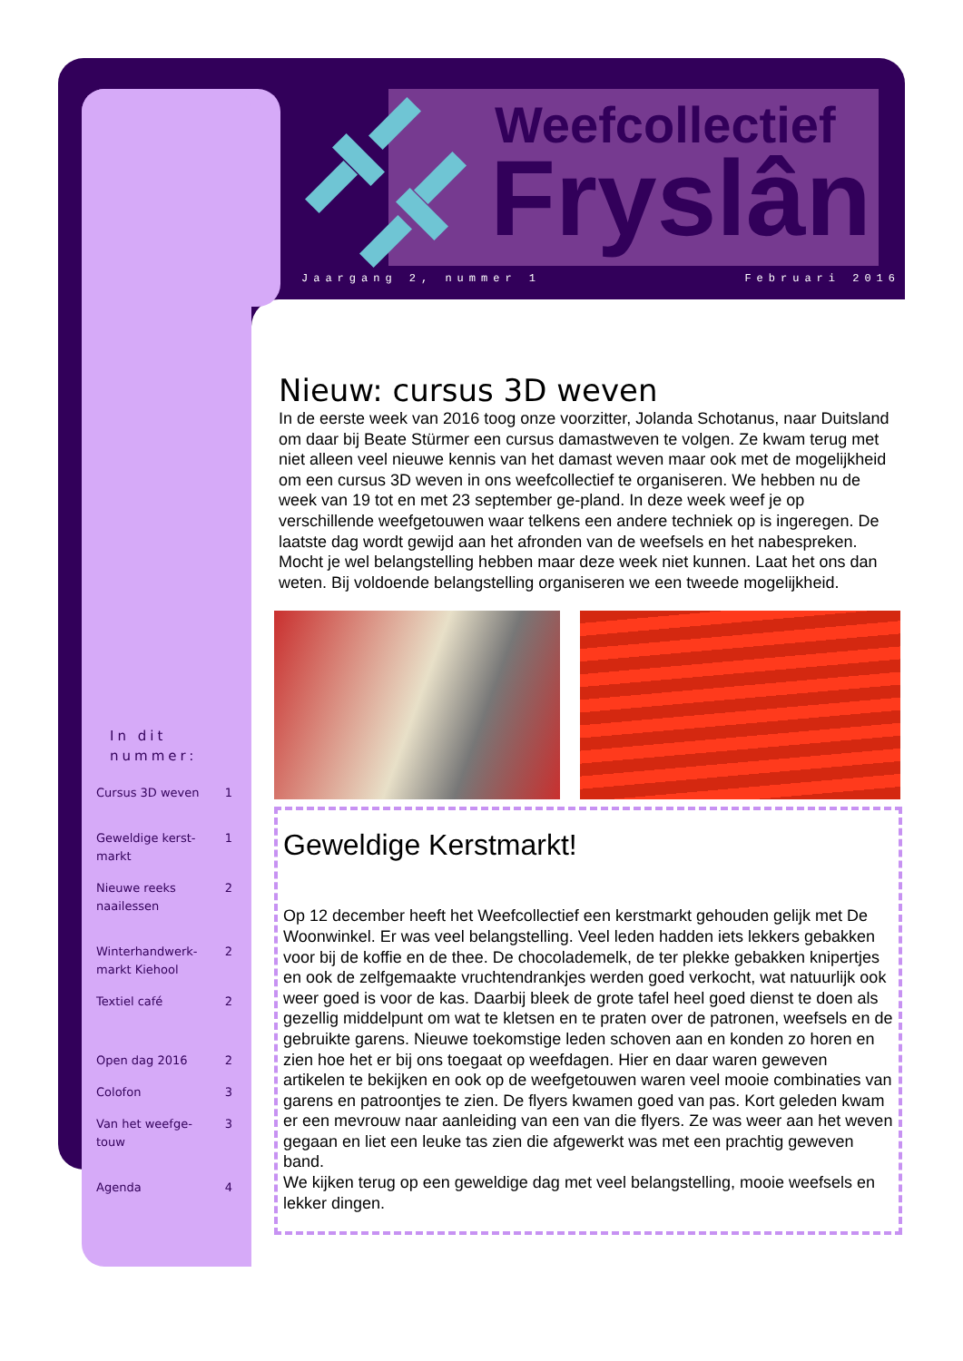Weefcollectief
Fryslân
Jaargang 2, nummer 1 Februari 2016
In dit nummer:
Cursus 3D weven 1
Geweldige kerst-
markt 1
Nieuwe reeks
naailessen 2
Winterhandwerk-
markt Kiehool 2
Textiel café 2
Open dag 2016 2
Colofon 3
Van het weefge-
touw 3
Agenda 4
Nieuw: cursus 3D weven
In de eerste week van 2016 toog onze voorzitter, Jolanda Schotanus, naar Duitsland om daar bij Beate Stürmer een cursus damastweven te volgen. Ze kwam terug met niet alleen veel nieuwe kennis van het damast weven maar ook met de mogelijkheid om een cursus 3D weven in ons weefcollectief te organiseren. We hebben nu de week van 19 tot en met 23 september ge-pland. In deze week weef je op verschillende weefgetouwen waar telkens een andere techniek op is ingeregen. De laatste dag wordt gewijd aan het afronden van de weefsels en het nabespreken. Mocht je wel belangstelling hebben maar deze week niet kunnen. Laat het ons dan weten. Bij voldoende belangstelling organiseren we een tweede mogelijkheid.
Geweldige Kerstmarkt!
Op 12 december heeft het Weefcollectief een kerstmarkt gehouden gelijk met De Woonwinkel. Er was veel belangstelling. Veel leden hadden iets lekkers gebakken voor bij de koffie en de thee. De chocolademelk, de ter plekke gebakken knipertjes en ook de zelfgemaakte vruchtendrankjes werden goed verkocht, wat natuurlijk ook weer goed is voor de kas. Daarbij bleek de grote tafel heel goed dienst te doen als gezellig middelpunt om wat te kletsen en te praten over de patronen, weefsels en de gebruikte garens. Nieuwe toekomstige leden schoven aan en konden zo horen en zien hoe het er bij ons toegaat op weefdagen. Hier en daar waren geweven artikelen te bekijken en ook op de weefgetouwen waren veel mooie combinaties van garens en patroontjes te zien. De flyers kwamen goed van pas. Kort geleden kwam er een mevrouw naar aanleiding van een van die flyers. Ze was weer aan het weven gegaan en liet een leuke tas zien die afgewerkt was met een prachtig geweven band.
We kijken terug op een geweldige dag met veel belangstelling, mooie weefsels en lekker dingen.